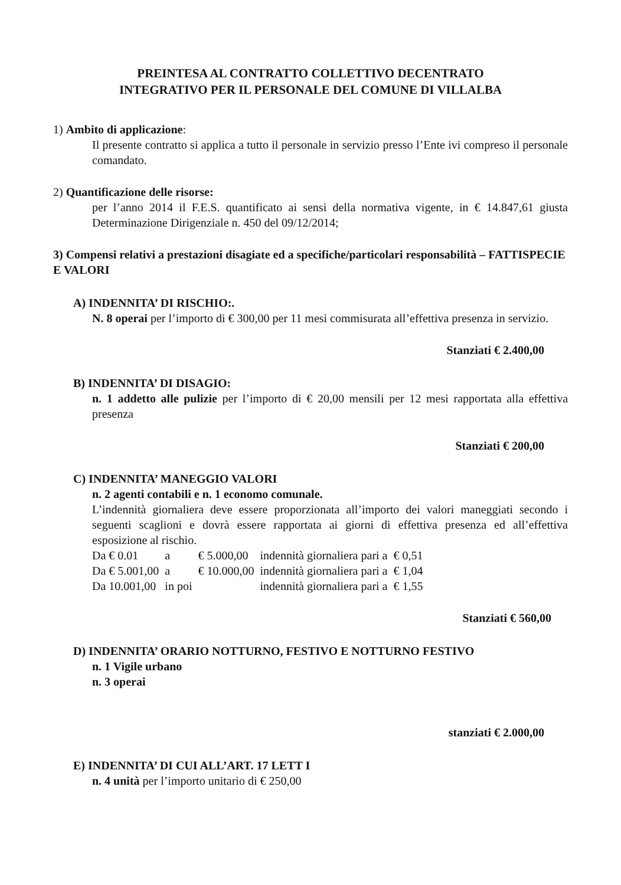PREINTESA AL CONTRATTO COLLETTIVO DECENTRATO
INTEGRATIVO PER IL PERSONALE DEL COMUNE DI VILLALBA
1) Ambito di applicazione:
Il presente contratto si applica a tutto il personale in servizio presso l’Ente ivi compreso il personale comandato.
2) Quantificazione delle risorse:
per l’anno 2014 il F.E.S. quantificato ai sensi della normativa vigente, in € 14.847,61 giusta Determinazione Dirigenziale n. 450 del 09/12/2014;
3) Compensi relativi a prestazioni disagiate ed a specifiche/particolari responsabilità – FATTISPECIE E VALORI
A) INDENNITA’ DI RISCHIO:.
N. 8 operai per l’importo di € 300,00 per 11 mesi commisurata all’effettiva presenza in servizio.
Stanziati € 2.400,00
B) INDENNITA’ DI DISAGIO:
n. 1 addetto alle pulizie per l’importo di € 20,00 mensili per 12 mesi rapportata alla effettiva presenza
Stanziati € 200,00
C) INDENNITA’ MANEGGIO VALORI
n. 2 agenti contabili e n. 1 economo comunale.
L’indennità giornaliera deve essere proporzionata all’importo dei valori maneggiati secondo i seguenti scaglioni e dovrà essere rapportata ai giorni di effettiva presenza ed all’effettiva esposizione al rischio.
| Da € 0.01 | a | € 5.000,00 | indennità giornaliera pari a | € 0,51 |
| Da € 5.001,00 | a | € 10.000,00 | indennità giornaliera pari a | € 1,04 |
| Da 10.001,00 | in poi | | indennità giornaliera pari a | € 1,55 |
Stanziati € 560,00
D) INDENNITA’ ORARIO NOTTURNO, FESTIVO E NOTTURNO FESTIVO
n. 1 Vigile urbano
n. 3 operai
stanziati € 2.000,00
E) INDENNITA’ DI CUI ALL’ART. 17 LETT I
n. 4 unità per l’importo unitario di € 250,00